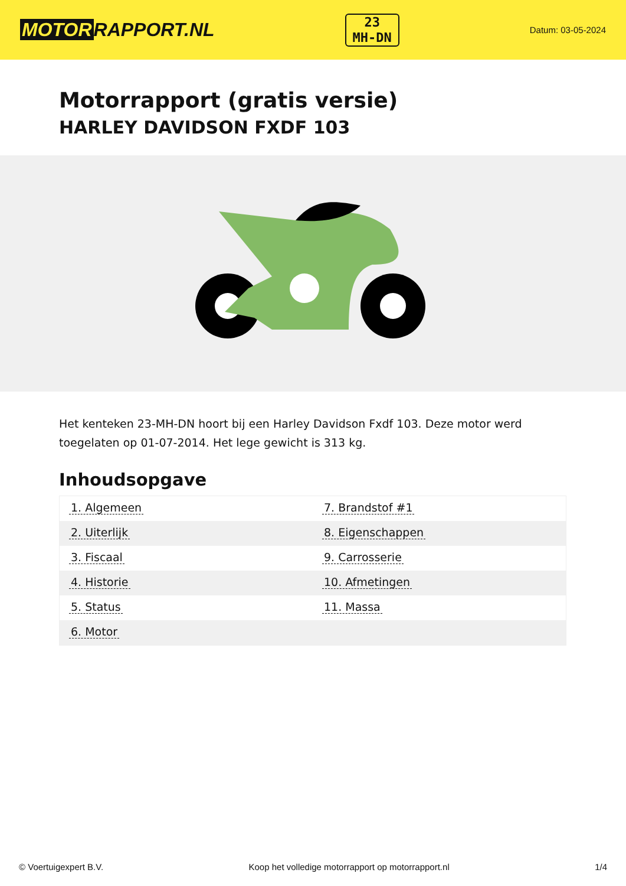MOTOR RAPPORT.NL
23
MH-DN
Datum: 03-05-2024
Motorrapport (gratis versie)
HARLEY DAVIDSON FXDF 103
Het kenteken 23-MH-DN hoort bij een Harley Davidson Fxdf 103. Deze motor werd toegelaten op 01-07-2014. Het lege gewicht is 313 kg.
Inhoudsopgave
| 1. Algemeen | 7. Brandstof #1 |
| 2. Uiterlijk | 8. Eigenschappen |
| 3. Fiscaal | 9. Carrosserie |
| 4. Historie | 10. Afmetingen |
| 5. Status | 11. Massa |
| 6. Motor | |
© Voertuigexpert B.V. Koop het volledige motorrapport op motorrapport.nl 1/4